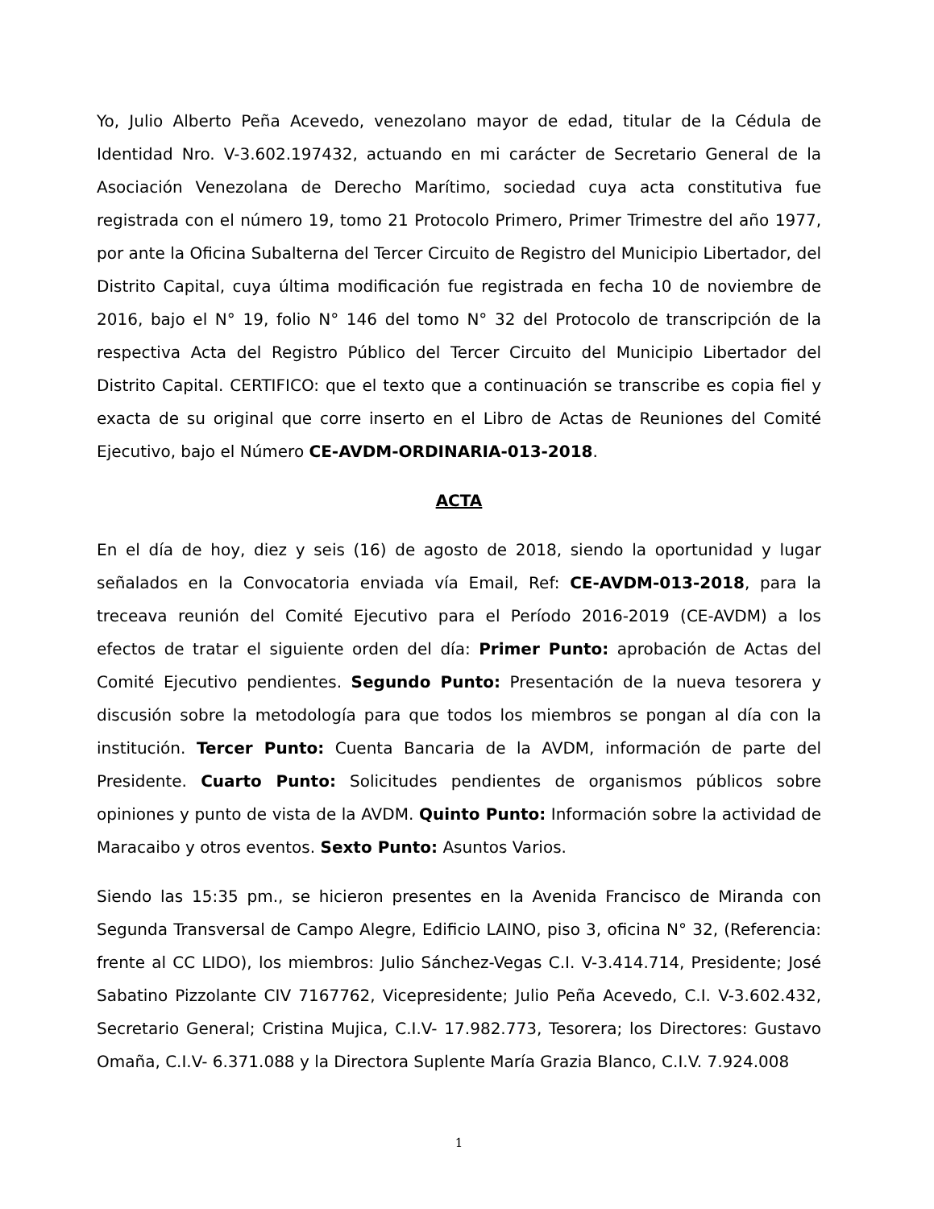Yo, Julio Alberto Peña Acevedo, venezolano mayor de edad, titular de la Cédula de Identidad Nro. V-3.602.197432, actuando en mi carácter de Secretario General de la Asociación Venezolana de Derecho Marítimo, sociedad cuya acta constitutiva fue registrada con el número 19, tomo 21 Protocolo Primero, Primer Trimestre del año 1977, por ante la Oficina Subalterna del Tercer Circuito de Registro del Municipio Libertador, del Distrito Capital, cuya última modificación fue registrada en fecha 10 de noviembre de 2016, bajo el N° 19, folio N° 146 del tomo N° 32 del Protocolo de transcripción de la respectiva Acta del Registro Público del Tercer Circuito del Municipio Libertador del Distrito Capital. CERTIFICO: que el texto que a continuación se transcribe es copia fiel y exacta de su original que corre inserto en el Libro de Actas de Reuniones del Comité Ejecutivo, bajo el Número CE-AVDM-ORDINARIA-013-2018.
ACTA
En el día de hoy, diez y seis (16) de agosto de 2018, siendo la oportunidad y lugar señalados en la Convocatoria enviada vía Email, Ref: CE-AVDM-013-2018, para la treceava reunión del Comité Ejecutivo para el Período 2016-2019 (CE-AVDM) a los efectos de tratar el siguiente orden del día: Primer Punto: aprobación de Actas del Comité Ejecutivo pendientes. Segundo Punto: Presentación de la nueva tesorera y discusión sobre la metodología para que todos los miembros se pongan al día con la institución. Tercer Punto: Cuenta Bancaria de la AVDM, información de parte del Presidente. Cuarto Punto: Solicitudes pendientes de organismos públicos sobre opiniones y punto de vista de la AVDM. Quinto Punto: Información sobre la actividad de Maracaibo y otros eventos. Sexto Punto: Asuntos Varios.
Siendo las 15:35 pm., se hicieron presentes en la Avenida Francisco de Miranda con Segunda Transversal de Campo Alegre, Edificio LAINO, piso 3, oficina N° 32, (Referencia: frente al CC LIDO), los miembros: Julio Sánchez-Vegas C.I. V-3.414.714, Presidente; José Sabatino Pizzolante CIV 7167762, Vicepresidente; Julio Peña Acevedo, C.I. V-3.602.432, Secretario General; Cristina Mujica, C.I.V- 17.982.773, Tesorera; los Directores: Gustavo Omaña, C.I.V- 6.371.088 y la Directora Suplente María Grazia Blanco, C.I.V. 7.924.008
1